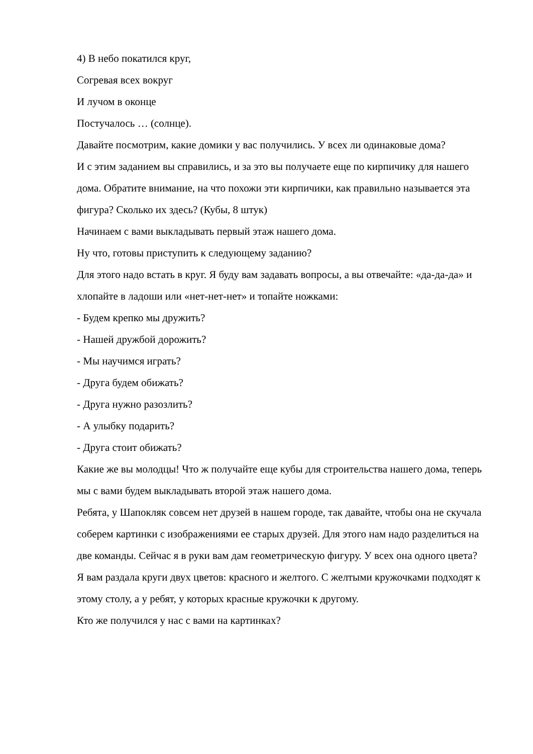4) В небо покатился круг,
Согревая всех вокруг
И лучом в оконце
Постучалось … (солнце).
Давайте посмотрим, какие домики у вас получились. У всех ли одинаковые дома?
И с этим заданием вы справились, и за это вы получаете еще по кирпичику для нашего дома. Обратите внимание, на что похожи эти кирпичики, как правильно называется эта фигура? Сколько их здесь? (Кубы, 8 штук)
Начинаем с вами выкладывать первый этаж нашего дома.
Ну что, готовы приступить к следующему заданию?
Для этого надо встать в круг. Я буду вам задавать вопросы, а вы отвечайте: «да-да-да» и хлопайте в ладоши или «нет-нет-нет» и топайте ножками:
- Будем крепко мы дружить?
- Нашей дружбой дорожить?
- Мы научимся играть?
- Друга будем обижать?
- Друга нужно разозлить?
- А улыбку подарить?
- Друга стоит обижать?
Какие же вы молодцы! Что ж получайте еще кубы для строительства нашего дома, теперь мы с вами будем выкладывать второй этаж нашего дома.
Ребята, у Шапокляк совсем нет друзей в нашем городе, так давайте, чтобы она не скучала соберем картинки с изображениями ее старых друзей. Для этого нам надо разделиться на две команды. Сейчас я в руки вам дам геометрическую фигуру. У всех она одного цвета?
Я вам раздала круги двух цветов: красного и желтого. С желтыми кружочками подходят к этому столу, а у ребят, у которых красные кружочки к другому.
Кто же получился у нас с вами на картинках?